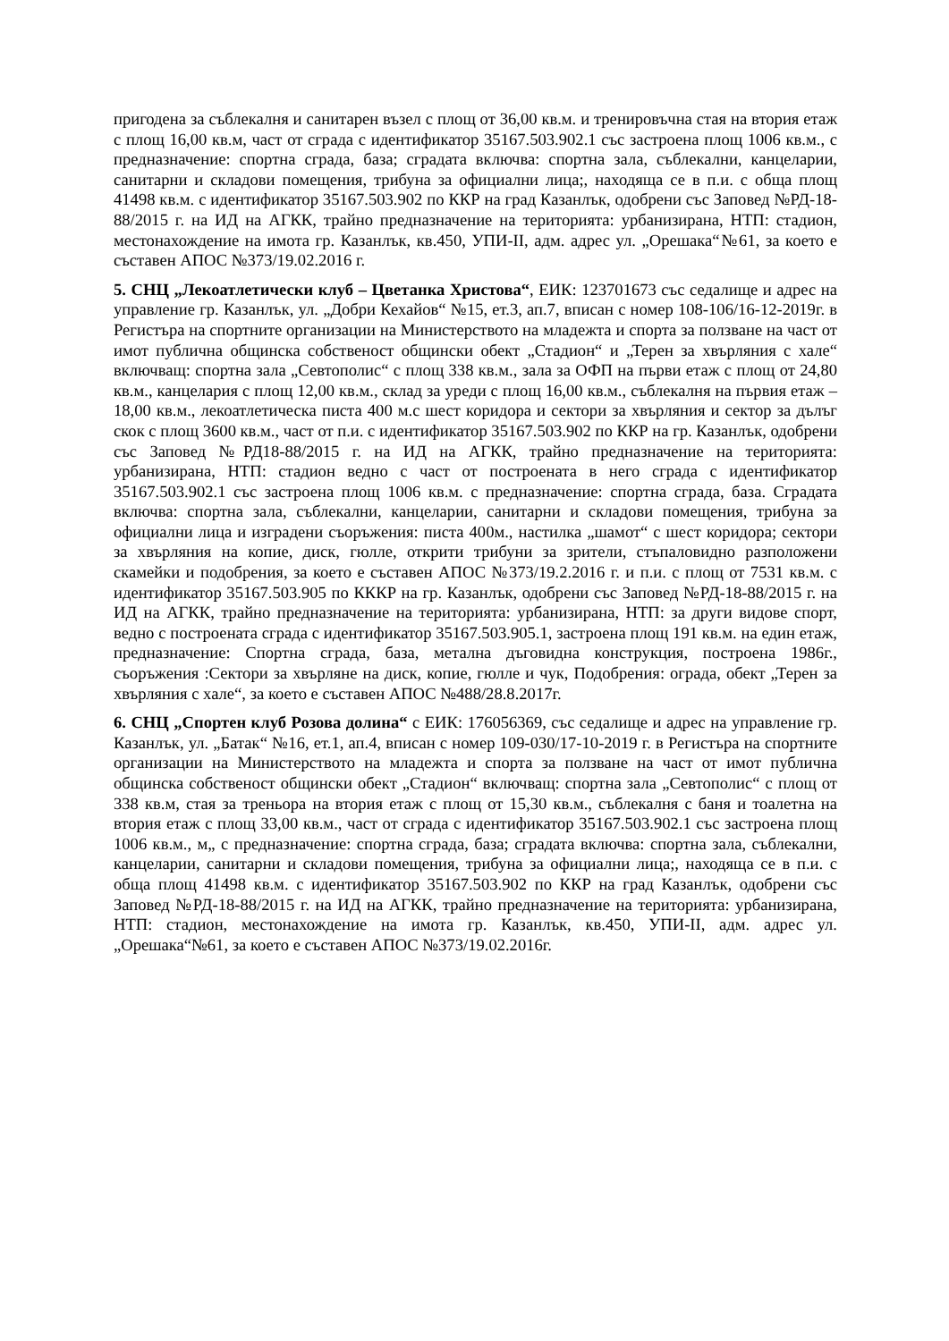пригодена за съблекалня и санитарен възел с площ от 36,00 кв.м. и тренировъчна стая на втория етаж с площ 16,00 кв.м, част от сграда с идентификатор 35167.503.902.1 със застроена площ 1006 кв.м., с предназначение: спортна сграда, база; сградата включва: спортна зала, съблекални, канцеларии, санитарни и складови помещения, трибуна за официални лица;, находяща се в п.и. с обща площ 41498 кв.м. с идентификатор 35167.503.902 по ККР на град Казанлък, одобрени със Заповед №РД-18-88/2015 г. на ИД на АГКК, трайно предназначение на територията: урбанизирана, НТП: стадион, местонахождение на имота гр. Казанлък, кв.450, УПИ-II, адм. адрес ул. „Орешака“№61, за което е съставен АПОС №373/19.02.2016 г.
5. СНЦ „Лекоатлетически клуб – Цветанка Христова“, ЕИК: 123701673 със седалище и адрес на управление гр. Казанлък, ул. „Добри Кехайов“ №15, ет.3, ап.7, вписан с номер 108-106/16-12-2019г. в Регистъра на спортните организации на Министерството на младежта и спорта за ползване на част от имот публична общинска собственост общински обект „Стадион“ и „Терен за хвърляния с хале“ включващ: спортна зала „Севтополис“ с площ 338 кв.м., зала за ОФП на първи етаж с площ от 24,80 кв.м., канцелария с площ 12,00 кв.м., склад за уреди с площ 16,00 кв.м., съблекалня на първия етаж – 18,00 кв.м., лекоатлетическа писта 400 м.с шест коридора и сектори за хвърляния и сектор за дълъг скок с площ 3600 кв.м., част от п.и. с идентификатор 35167.503.902 по ККР на гр. Казанлък, одобрени със Заповед №РД18-88/2015 г. на ИД на АГКК, трайно предназначение на територията: урбанизирана, НТП: стадион ведно с част от построената в него сграда с идентификатор 35167.503.902.1 със застроена площ 1006 кв.м. с предназначение: спортна сграда, база. Сградата включва: спортна зала, съблекални, канцеларии, санитарни и складови помещения, трибуна за официални лица и изградени съоръжения: писта 400м., настилка „шамот“ с шест коридора; сектори за хвърляния на копие, диск, гюлле, открити трибуни за зрители, стъпаловидно разположени скамейки и подобрения, за което е съставен АПОС №373/19.2.2016 г. и п.и. с площ от 7531 кв.м. с идентификатор 35167.503.905 по КККР на гр. Казанлък, одобрени със Заповед №РД-18-88/2015 г. на ИД на АГКК, трайно предназначение на територията: урбанизирана, НТП: за други видове спорт, ведно с построената сграда с идентификатор 35167.503.905.1, застроена площ 191 кв.м. на един етаж, предназначение: Спортна сграда, база, метална дъговидна конструкция, построена 1986г., съоръжения :Сектори за хвърляне на диск, копие, гюлле и чук, Подобрения: ограда, обект „Терен за хвърляния с хале“, за което е съставен АПОС №488/28.8.2017г.
6. СНЦ „Спортен клуб Розова долина“ с ЕИК: 176056369, със седалище и адрес на управление гр. Казанлък, ул. „Батак“ №16, ет.1, ап.4, вписан с номер 109-030/17-10-2019 г. в Регистъра на спортните организации на Министерството на младежта и спорта за ползване на част от имот публична общинска собственост общински обект „Стадион“ включващ: спортна зала „Севтополис“ с площ от 338 кв.м, стая за треньора на втория етаж с площ от 15,30 кв.м., съблекалня с баня и тоалетна на втория етаж с площ 33,00 кв.м., част от сграда с идентификатор 35167.503.902.1 със застроена площ 1006 кв.м., м„ с предназначение: спортна сграда, база; сградата включва: спортна зала, съблекални, канцеларии, санитарни и складови помещения, трибуна за официални лица;, находяща се в п.и. с обща площ 41498 кв.м. с идентификатор 35167.503.902 по ККР на град Казанлък, одобрени със Заповед №РД-18-88/2015 г. на ИД на АГКК, трайно предназначение на територията: урбанизирана, НТП: стадион, местонахождение на имота гр. Казанлък, кв.450, УПИ-II, адм. адрес ул. „Орешака“№61, за което е съставен АПОС №373/19.02.2016г.